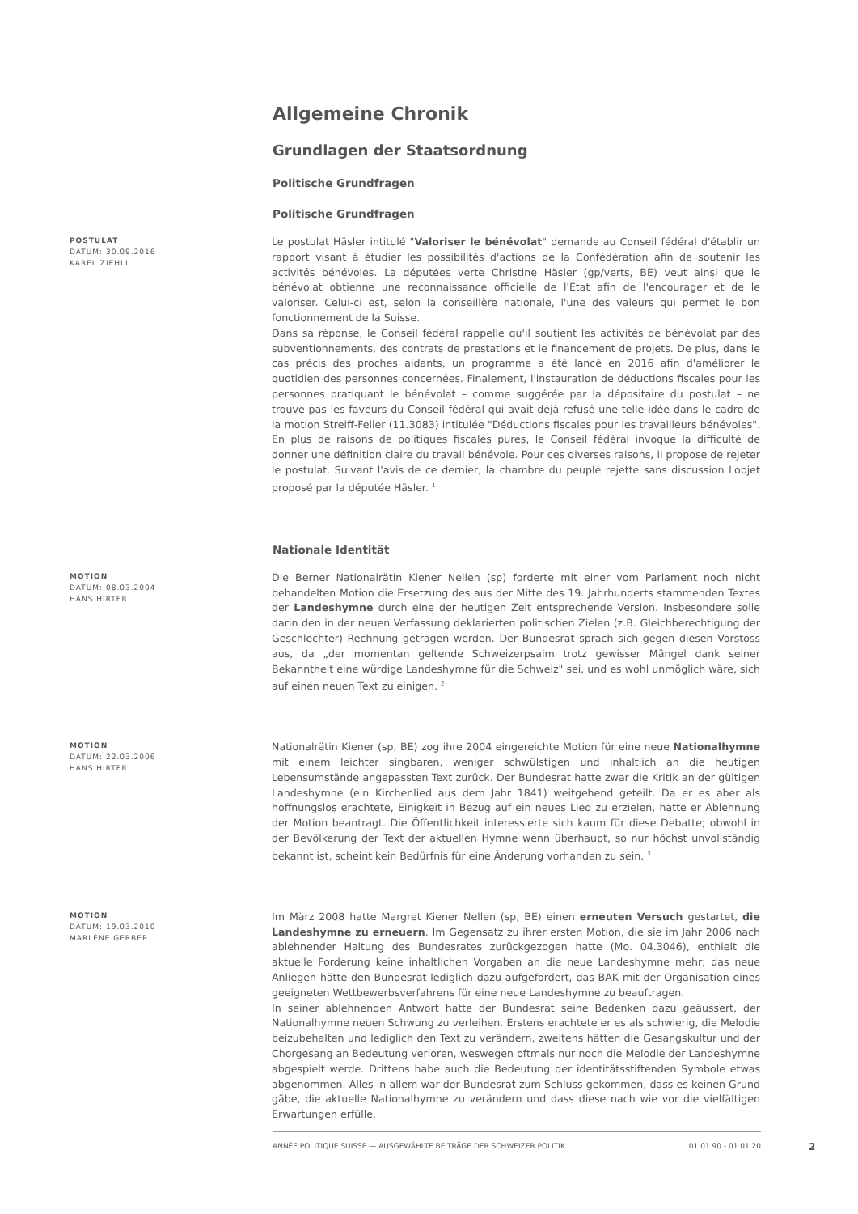Allgemeine Chronik
Grundlagen der Staatsordnung
Politische Grundfragen
Politische Grundfragen
POSTULAT
DATUM: 30.09.2016
KAREL ZIEHLI
Le postulat Häsler intitulé "Valoriser le bénévolat" demande au Conseil fédéral d'établir un rapport visant à étudier les possibilités d'actions de la Confédération afin de soutenir les activités bénévoles. La députées verte Christine Häsler (gp/verts, BE) veut ainsi que le bénévolat obtienne une reconnaissance officielle de l'Etat afin de l'encourager et de le valoriser. Celui-ci est, selon la conseillère nationale, l'une des valeurs qui permet le bon fonctionnement de la Suisse.
Dans sa réponse, le Conseil fédéral rappelle qu'il soutient les activités de bénévolat par des subventionnements, des contrats de prestations et le financement de projets. De plus, dans le cas précis des proches aidants, un programme a été lancé en 2016 afin d'améliorer le quotidien des personnes concernées. Finalement, l'instauration de déductions fiscales pour les personnes pratiquant le bénévolat – comme suggérée par la dépositaire du postulat – ne trouve pas les faveurs du Conseil fédéral qui avait déjà refusé une telle idée dans le cadre de la motion Streiff-Feller (11.3083) intitulée "Déductions fiscales pour les travailleurs bénévoles". En plus de raisons de politiques fiscales pures, le Conseil fédéral invoque la difficulté de donner une définition claire du travail bénévole. Pour ces diverses raisons, il propose de rejeter le postulat. Suivant l'avis de ce dernier, la chambre du peuple rejette sans discussion l'objet proposé par la députée Häsler. <sup>1</sup>
Nationale Identität
MOTION
DATUM: 08.03.2004
HANS HIRTER
Die Berner Nationalrätin Kiener Nellen (sp) forderte mit einer vom Parlament noch nicht behandelten Motion die Ersetzung des aus der Mitte des 19. Jahrhunderts stammenden Textes der Landeshymne durch eine der heutigen Zeit entsprechende Version. Insbesondere solle darin den in der neuen Verfassung deklarierten politischen Zielen (z.B. Gleichberechtigung der Geschlechter) Rechnung getragen werden. Der Bundesrat sprach sich gegen diesen Vorstoss aus, da „der momentan geltende Schweizerpsalm trotz gewisser Mängel dank seiner Bekanntheit eine würdige Landeshymne für die Schweiz" sei, und es wohl unmöglich wäre, sich auf einen neuen Text zu einigen. <sup>2</sup>
MOTION
DATUM: 22.03.2006
HANS HIRTER
Nationalrätin Kiener (sp, BE) zog ihre 2004 eingereichte Motion für eine neue Nationalhymne mit einem leichter singbaren, weniger schwülstigen und inhaltlich an die heutigen Lebensumstände angepassten Text zurück. Der Bundesrat hatte zwar die Kritik an der gültigen Landeshymne (ein Kirchenlied aus dem Jahr 1841) weitgehend geteilt. Da er es aber als hoffnungslos erachtete, Einigkeit in Bezug auf ein neues Lied zu erzielen, hatte er Ablehnung der Motion beantragt. Die Öffentlichkeit interessierte sich kaum für diese Debatte; obwohl in der Bevölkerung der Text der aktuellen Hymne wenn überhaupt, so nur höchst unvollständig bekannt ist, scheint kein Bedürfnis für eine Änderung vorhanden zu sein. <sup>3</sup>
MOTION
DATUM: 19.03.2010
MARLÈNE GERBER
Im März 2008 hatte Margret Kiener Nellen (sp, BE) einen erneuten Versuch gestartet, die Landeshymne zu erneuern. Im Gegensatz zu ihrer ersten Motion, die sie im Jahr 2006 nach ablehnender Haltung des Bundesrates zurückgezogen hatte (Mo. 04.3046), enthielt die aktuelle Forderung keine inhaltlichen Vorgaben an die neue Landeshymne mehr; das neue Anliegen hätte den Bundesrat lediglich dazu aufgefordert, das BAK mit der Organisation eines geeigneten Wettbewerbsverfahrens für eine neue Landeshymne zu beauftragen.
In seiner ablehnenden Antwort hatte der Bundesrat seine Bedenken dazu geäussert, der Nationalhymne neuen Schwung zu verleihen. Erstens erachtete er es als schwierig, die Melodie beizubehalten und lediglich den Text zu verändern, zweitens hätten die Gesangskultur und der Chorgesang an Bedeutung verloren, weswegen oftmals nur noch die Melodie der Landeshymne abgespielt werde. Drittens habe auch die Bedeutung der identitätsstiftenden Symbole etwas abgenommen. Alles in allem war der Bundesrat zum Schluss gekommen, dass es keinen Grund gäbe, die aktuelle Nationalhymne zu verändern und dass diese nach wie vor die vielfältigen Erwartungen erfülle.
ANNÉE POLITIQUE SUISSE — AUSGEWÄHLTE BEITRÄGE DER SCHWEIZER POLITIK 01.01.90 - 01.01.20
2